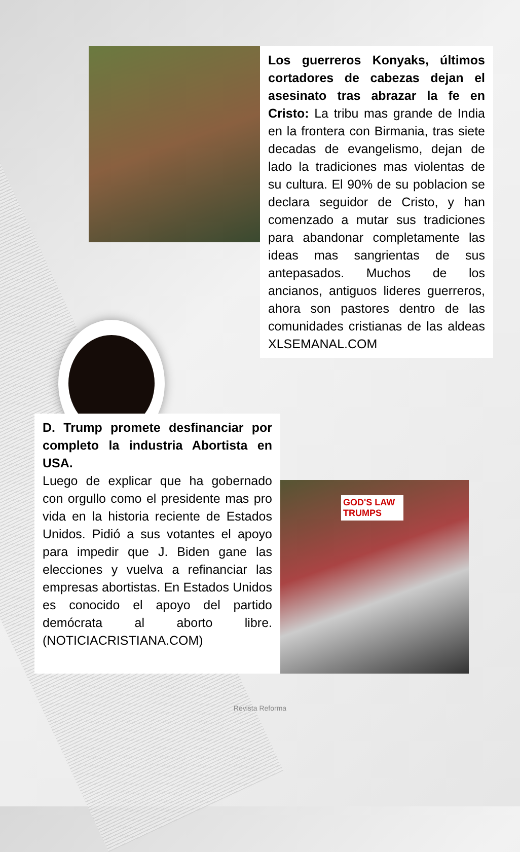Los guerreros Konyaks, últimos cortadores de cabezas dejan el asesinato tras abrazar la fe en Cristo: La tribu mas grande de India en la frontera con Birmania, tras siete decadas de evangelismo, dejan de lado la tradiciones mas violentas de su cultura. El 90% de su poblacion se declara seguidor de Cristo, y han comenzado a mutar sus tradiciones para abandonar completamente las ideas mas sangrientas de sus antepasados. Muchos de los ancianos, antiguos lideres guerreros, ahora son pastores dentro de las comunidades cristianas de las aldeas XLSEMANAL.COM
D. Trump promete desfinanciar por completo la industria Abortista en USA.
Luego de explicar que ha gobernado con orgullo como el presidente mas pro vida en la historia reciente de Estados Unidos. Pidió a sus votantes el apoyo para impedir que J. Biden gane las elecciones y vuelva a refinanciar las empresas abortistas. En Estados Unidos es conocido el apoyo del partido demócrata al aborto libre. (NOTICIACRISTIANA.COM)
GOD'S LAW TRUMPS
Revista Reforma